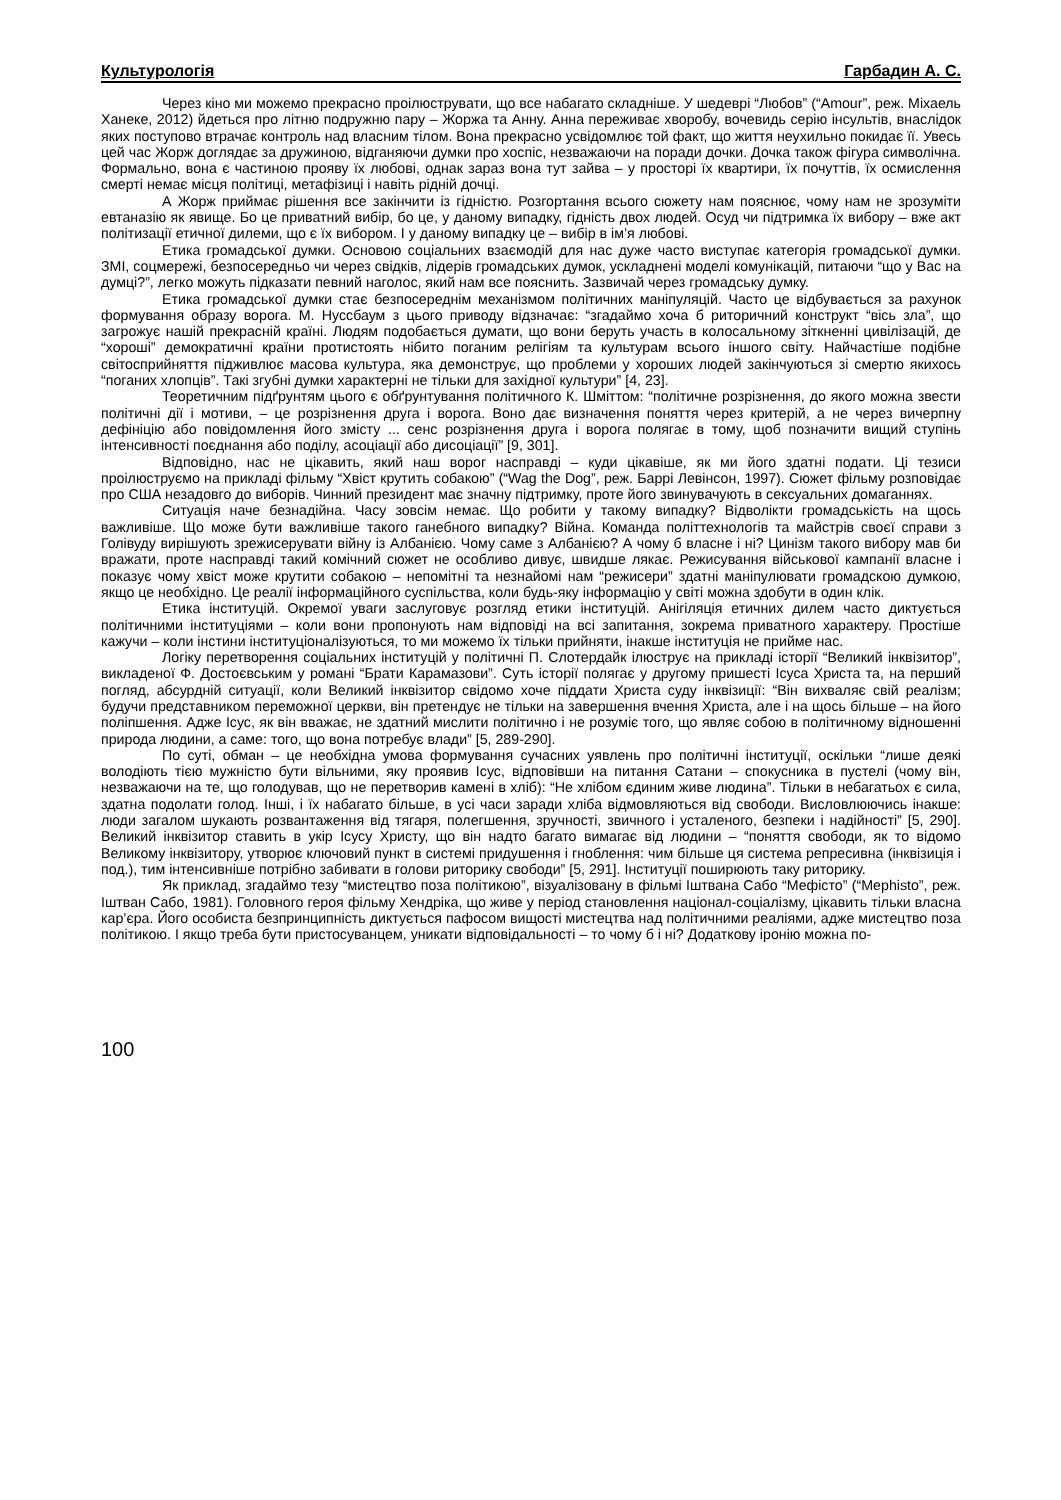Культурологія Гарбадин А. С.
Через кіно ми можемо прекрасно проілюструвати, що все набагато складніше. У шедеврі “Любов” (“Amour”, реж. Міхаель Ханеке, 2012) йдеться про літню подружню пару – Жоржа та Анну. Анна переживає хворобу, вочевидь серію інсультів, внаслідок яких поступово втрачає контроль над власним тілом. Вона прекрасно усвідомлює той факт, що життя неухильно покидає її. Увесь цей час Жорж доглядає за дружиною, відганяючи думки про хоспіс, незважаючи на поради дочки. Дочка також фігура символічна. Формально, вона є частиною прояву їх любові, однак зараз вона тут зайва – у просторі їх квартири, їх почуттів, їх осмислення смерті немає місця політиці, метафізиці і навіть рідній дочці.
А Жорж приймає рішення все закінчити із гідністю. Розгортання всього сюжету нам пояснює, чому нам не зрозуміти евтаназію як явище. Бо це приватний вибір, бо це, у даному випадку, гідність двох людей. Осуд чи підтримка їх вибору – вже акт політизації етичної дилеми, що є їх вибором. І у даному випадку це – вибір в ім’я любові.
Етика громадської думки. Основою соціальних взаємодій для нас дуже часто виступає категорія громадської думки. ЗМІ, соцмережі, безпосередньо чи через свідків, лідерів громадських думок, ускладнені моделі комунікацій, питаючи “що у Вас на думці?”, легко можуть підказати певний наголос, який нам все пояснить. Зазвичай через громадську думку.
Етика громадської думки стає безпосереднім механізмом політичних маніпуляцій. Часто це відбувається за рахунок формування образу ворога. М. Нуссбаум з цього приводу відзначає: “згадаймо хоча б риторичний конструкт “вісь зла”, що загрожує нашій прекрасній країні. Людям подобається думати, що вони беруть участь в колосальному зіткненні цивілізацій, де “хороші” демократичні країни протистоять нібито поганим релігіям та культурам всього іншого світу. Найчастіше подібне світосприйняття підживлює масова культура, яка демонструє, що проблеми у хороших людей закінчуються зі смертю якихось “поганих хлопців”. Такі згубні думки характерні не тільки для західної культури” [4, 23].
Теоретичним підґрунтям цього є обґрунтування політичного К. Шміттом: “політичне розрізнення, до якого можна звести політичні дії і мотиви, – це розрізнення друга і ворога. Воно дає визначення поняття через критерій, а не через вичерпну дефініцію або повідомлення його змісту ... сенс розрізнення друга і ворога полягає в тому, щоб позначити вищий ступінь інтенсивності поєднання або поділу, асоціації або дисоціації” [9, 301].
Відповідно, нас не цікавить, який наш ворог насправді – куди цікавіше, як ми його здатні подати. Ці тезиси проілюструємо на прикладі фільму “Хвіст крутить собакою” (“Wag the Dog”, реж. Баррі Левінсон, 1997). Сюжет фільму розповідає про США незадовго до виборів. Чинний президент має значну підтримку, проте його звинувачують в сексуальних домаганнях.
Ситуація наче безнадійна. Часу зовсім немає. Що робити у такому випадку? Відволікти громадськість на щось важливіше. Що може бути важливіше такого ганебного випадку? Війна. Команда політтехнологів та майстрів своєї справи з Голівуду вирішують зрежисерувати війну із Албанією. Чому саме з Албанією? А чому б власне і ні? Цинізм такого вибору мав би вражати, проте насправді такий комічний сюжет не особливо дивує, швидше лякає. Режисування військової кампанії власне і показує чому хвіст може крутити собакою – непомітні та незнайомі нам “режисери” здатні маніпулювати громадскою думкою, якщо це необхідно. Це реалії інформаційного суспільства, коли будь-яку інформацію у світі можна здобути в один клік.
Етика інституцій. Окремої уваги заслуговує розгляд етики інституцій. Анігіляція етичних дилем часто диктується політичними інституціями – коли вони пропонують нам відповіді на всі запитання, зокрема приватного характеру. Простіше кажучи – коли інстини інституціоналізуються, то ми можемо їх тільки прийняти, інакше інституція не прийме нас.
Логіку перетворення соціальних інституцій у політичні П. Слотердайк ілюструє на прикладі історії “Великий інквізитор”, викладеної Ф. Достоєвським у романі “Брати Карамазови”. Суть історії полягає у другому пришесті Ісуса Христа та, на перший погляд, абсурдній ситуації, коли Великий інквізитор свідомо хоче піддати Христа суду інквізиції: “Він вихваляє свій реалізм; будучи представником переможної церкви, він претендує не тільки на завершення вчення Христа, але і на щось більше – на його поліпшення. Адже Ісус, як він вважає, не здатний мислити політично і не розуміє того, що являє собою в політичному відношенні природа людини, а саме: того, що вона потребує влади” [5, 289-290].
По суті, обман – це необхідна умова формування сучасних уявлень про політичні інституції, оскільки “лише деякі володіють тією мужністю бути вільними, яку проявив Ісус, відповівши на питання Сатани – спокусника в пустелі (чому він, незважаючи на те, що голодував, що не перетворив камені в хліб): “Не хлібом єдиним живе людина”. Тільки в небагатьох є сила, здатна подолати голод. Інші, і їх набагато більше, в усі часи заради хліба відмовляються від свободи. Висловлюючись інакше: люди загалом шукають розвантаження від тягаря, полегшення, зручності, звичного і усталеного, безпеки і надійності” [5, 290]. Великий інквізитор ставить в укір Ісусу Христу, що він надто багато вимагає від людини – “поняття свободи, як то відомо Великому інквізитору, утворює ключовий пункт в системі придушення і гноблення: чим більше ця система репресивна (інквізиція і под.), тим інтенсивніше потрібно забивати в голови риторику свободи” [5, 291]. Інституції поширюють таку риторику.
Як приклад, згадаймо тезу “мистецтво поза політикою”, візуалізовану в фільмі Іштвана Сабо “Мефісто” (“Mephisto”, реж. Іштван Сабо, 1981). Головного героя фільму Хендріка, що живе у період становлення націонал-соціалізму, цікавить тільки власна кар’єра. Його особиста безпринципність диктується пафосом вищості мистецтва над політичними реаліями, адже мистецтво поза політикою. І якщо треба бути пристосуванцем, уникати відповідальності – то чому б і ні? Додаткову іронію можна по-
100